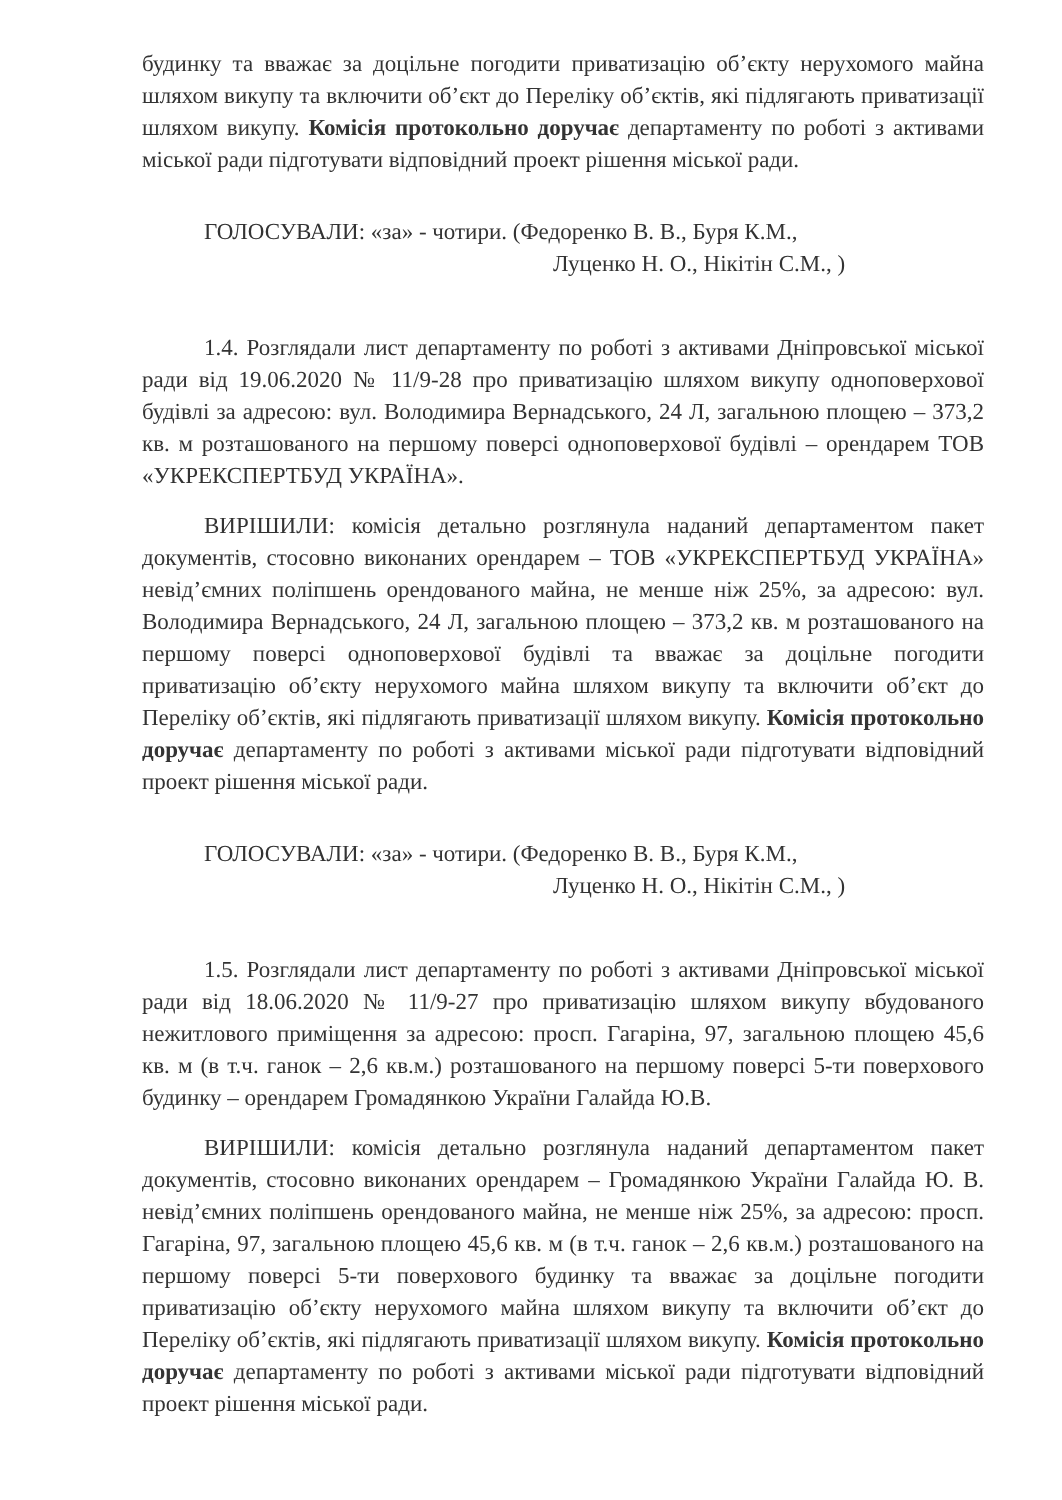будинку та вважає за доцільне погодити приватизацію об’єкту нерухомого майна шляхом викупу та включити об’єкт до Переліку об’єктів, які підлягають приватизації шляхом викупу. Комісія протокольно доручає департаменту по роботі з активами міської ради підготувати відповідний проект рішення міської ради.
ГОЛОСУВАЛИ: «за» - чотири. (Федоренко В. В., Буря К.М.,
Луценко Н. О., Нікітін С.М., )
1.4. Розглядали лист департаменту по роботі з активами Дніпровської міської ради від 19.06.2020 № 11/9-28 про приватизацію шляхом викупу одноповерхової будівлі за адресою: вул. Володимира Вернадського, 24 Л, загальною площею – 373,2 кв. м розташованого на першому поверсі одноповерхової будівлі – орендарем ТОВ «УКРЕКСПЕРТБУД УКРАЇНА».
ВИРІШИЛИ: комісія детально розглянула наданий департаментом пакет документів, стосовно виконаних орендарем – ТОВ «УКРЕКСПЕРТБУД УКРАЇНА» невід’ємних поліпшень орендованого майна, не менше ніж 25%, за адресою: вул. Володимира Вернадського, 24 Л, загальною площею – 373,2 кв. м розташованого на першому поверсі одноповерхової будівлі та вважає за доцільне погодити приватизацію об’єкту нерухомого майна шляхом викупу та включити об’єкт до Переліку об’єктів, які підлягають приватизації шляхом викупу. Комісія протокольно доручає департаменту по роботі з активами міської ради підготувати відповідний проект рішення міської ради.
ГОЛОСУВАЛИ: «за» - чотири. (Федоренко В. В., Буря К.М.,
Луценко Н. О., Нікітін С.М., )
1.5. Розглядали лист департаменту по роботі з активами Дніпровської міської ради від 18.06.2020 № 11/9-27 про приватизацію шляхом викупу вбудованого нежитлового приміщення за адресою: просп. Гагаріна, 97, загальною площею 45,6 кв. м (в т.ч. ганок – 2,6 кв.м.) розташованого на першому поверсі 5-ти поверхового будинку – орендарем Громадянкою України Галайда Ю.В.
ВИРІШИЛИ: комісія детально розглянула наданий департаментом пакет документів, стосовно виконаних орендарем – Громадянкою України Галайда Ю. В. невід’ємних поліпшень орендованого майна, не менше ніж 25%, за адресою: просп. Гагаріна, 97, загальною площею 45,6 кв. м (в т.ч. ганок – 2,6 кв.м.) розташованого на першому поверсі 5-ти поверхового будинку та вважає за доцільне погодити приватизацію об’єкту нерухомого майна шляхом викупу та включити об’єкт до Переліку об’єктів, які підлягають приватизації шляхом викупу. Комісія протокольно доручає департаменту по роботі з активами міської ради підготувати відповідний проект рішення міської ради.